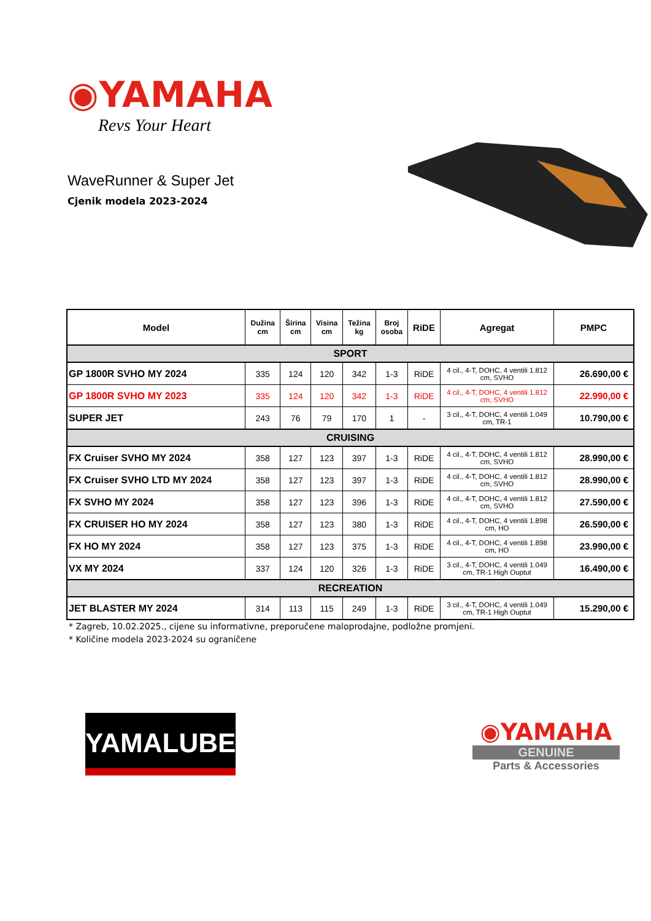◉YAMAHA
Revs Your Heart
WaveRunner & Super Jet
Cjenik modela 2023-2024
| Model | Dužina cm | Širina cm | Visina cm | Težina kg | Broj osoba | RiDE | Agregat | PMPC |
| --- | --- | --- | --- | --- | --- | --- | --- | --- |
| SPORT | | | | | | | | |
| GP 1800R SVHO MY 2024 | 335 | 124 | 120 | 342 | 1-3 | RiDE | 4 cil., 4-T, DOHC, 4 ventili 1.812 cm, SVHO | 26.690,00 € |
| GP 1800R SVHO MY 2023 | 335 | 124 | 120 | 342 | 1-3 | RiDE | 4 cil., 4-T, DOHC, 4 ventili 1.812 cm, SVHO | 22.990,00 € |
| SUPER JET | 243 | 76 | 79 | 170 | 1 | - | 3 cil., 4-T, DOHC, 4 ventili 1.049 cm, TR-1 | 10.790,00 € |
| CRUISING | | | | | | | | |
| FX Cruiser SVHO MY 2024 | 358 | 127 | 123 | 397 | 1-3 | RiDE | 4 cil., 4-T, DOHC, 4 ventili 1.812 cm, SVHO | 28.990,00 € |
| FX Cruiser SVHO LTD MY 2024 | 358 | 127 | 123 | 397 | 1-3 | RiDE | 4 cil., 4-T, DOHC, 4 ventili 1.812 cm, SVHO | 28.990,00 € |
| FX SVHO MY 2024 | 358 | 127 | 123 | 396 | 1-3 | RiDE | 4 cil., 4-T, DOHC, 4 ventili 1.812 cm, SVHO | 27.590,00 € |
| FX CRUISER HO MY 2024 | 358 | 127 | 123 | 380 | 1-3 | RiDE | 4 cil., 4-T, DOHC, 4 ventili 1.898 cm, HO | 26.590,00 € |
| FX HO MY 2024 | 358 | 127 | 123 | 375 | 1-3 | RiDE | 4 cil., 4-T, DOHC, 4 ventili 1.898 cm, HO | 23.990,00 € |
| VX MY 2024 | 337 | 124 | 120 | 326 | 1-3 | RiDE | 3 cil., 4-T, DOHC, 4 ventili 1.049 cm, TR-1 High Ouptut | 16.490,00 € |
| RECREATION | | | | | | | | |
| JET BLASTER MY 2024 | 314 | 113 | 115 | 249 | 1-3 | RiDE | 3 cil., 4-T, DOHC, 4 ventili 1.049 cm, TR-1 High Ouptut | 15.290,00 € |
* Zagreb, 10.02.2025., cijene su informativne, preporučene maloprodajne, podložne promjeni.
* Količine modela 2023-2024 su ograničene
YAMALUBE<sup>®</sup>
◉YAMAHA
GENUINE
Parts & Accessories